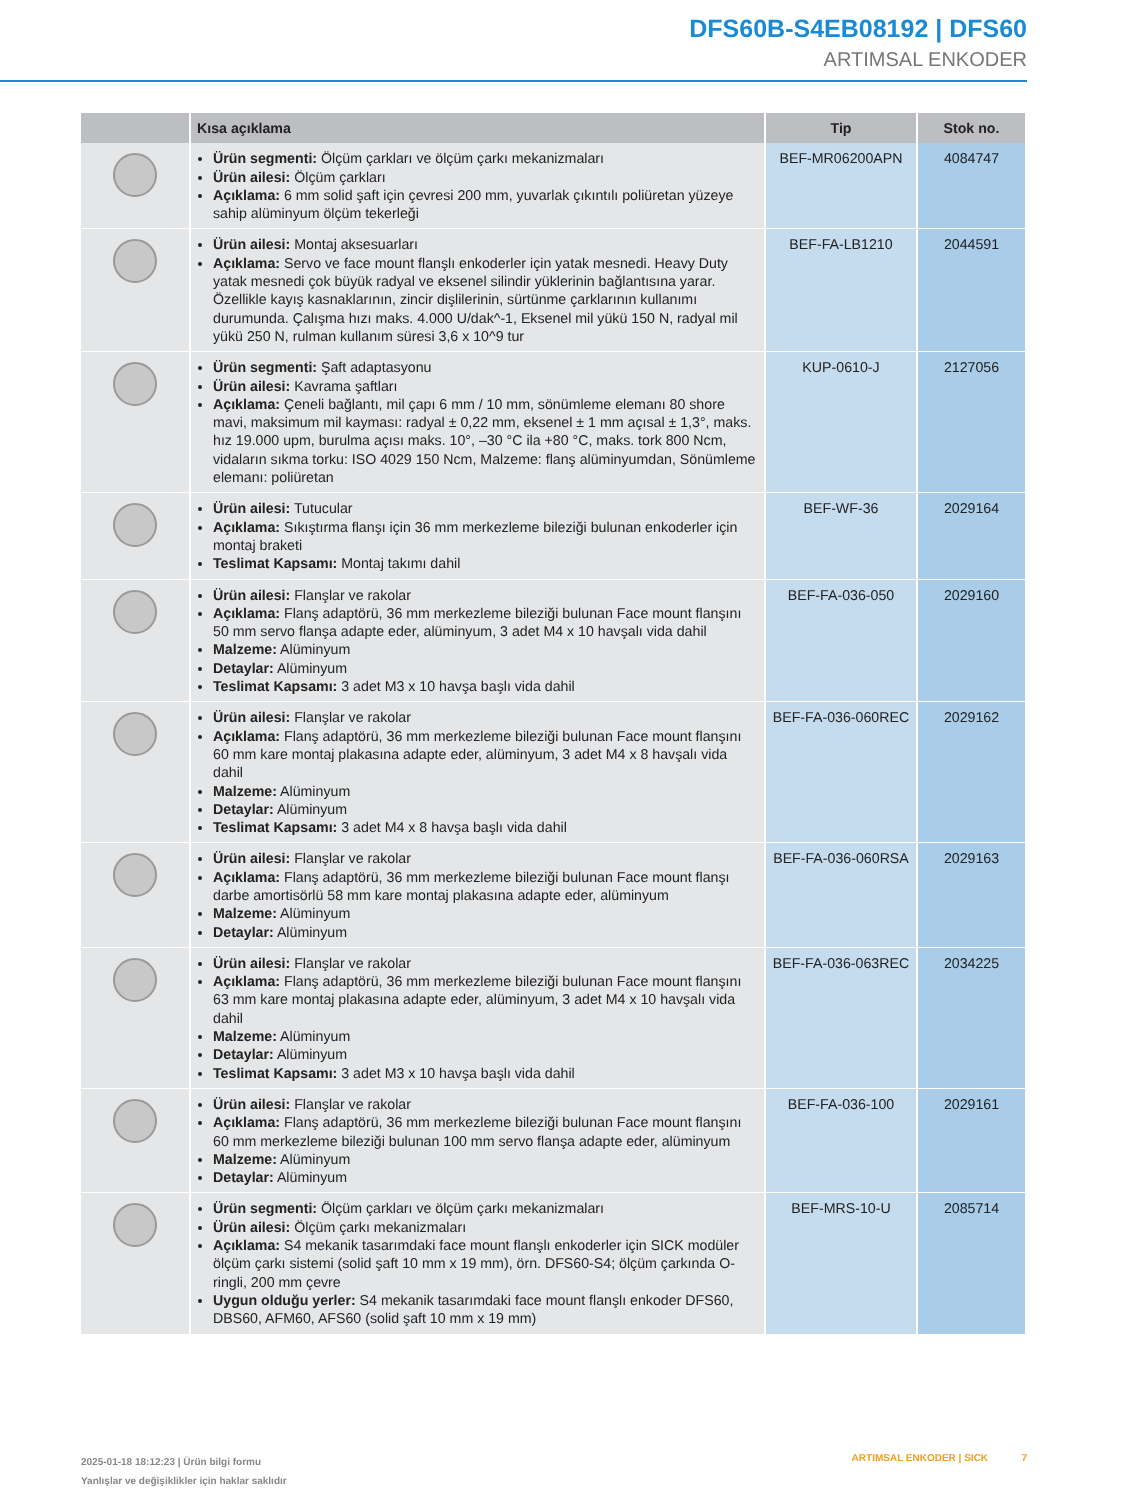DFS60B-S4EB08192 | DFS60
ARTIMSAL ENKODER
| | Kısa açıklama | Tip | Stok no. |
| --- | --- | --- | --- |
| | Ürün segmenti: Ölçüm çarkları ve ölçüm çarkı mekanizmaları Ürün ailesi: Ölçüm çarkları Açıklama: 6 mm solid şaft için çevresi 200 mm, yuvarlak çıkıntılı poliüretan yüzeye sahip alüminyum ölçüm tekerleği | BEF-MR06200APN | 4084747 |
| | Ürün ailesi: Montaj aksesuarları Açıklama: Servo ve face mount flanşlı enkoderler için yatak mesnedi. Heavy Duty yatak mesnedi çok büyük radyal ve eksenel silindir yüklerinin bağlantısına yarar. Özellikle kayış kasnaklarının, zincir dişlilerinin, sürtünme çarklarının kullanımı durumunda. Çalışma hızı maks. 4.000 U/dak^-1, Eksenel mil yükü 150 N, radyal mil yükü 250 N, rulman kullanım süresi 3,6 x 10^9 tur | BEF-FA-LB1210 | 2044591 |
| | Ürün segmenti: Şaft adaptasyonu Ürün ailesi: Kavrama şaftları Açıklama: Çeneli bağlantı, mil çapı 6 mm / 10 mm, sönümleme elemanı 80 shore mavi, maksimum mil kayması: radyal ± 0,22 mm, eksenel ± 1 mm açısal ± 1,3°, maks. hız 19.000 upm, burulma açısı maks. 10°, –30 °C ila +80 °C, maks. tork 800 Ncm, vidaların sıkma torku: ISO 4029 150 Ncm, Malzeme: flanş alüminyumdan, Sönümleme elemanı: poliüretan | KUP-0610-J | 2127056 |
| | Ürün ailesi: Tutucular Açıklama: Sıkıştırma flanşı için 36 mm merkezleme bileziği bulunan enkoderler için montaj braketi Teslimat Kapsamı: Montaj takımı dahil | BEF-WF-36 | 2029164 |
| | Ürün ailesi: Flanşlar ve rakolar Açıklama: Flanş adaptörü, 36 mm merkezleme bileziği bulunan Face mount flanşını 50 mm servo flanşa adapte eder, alüminyum, 3 adet M4 x 10 havşalı vida dahil Malzeme: Alüminyum Detaylar: Alüminyum Teslimat Kapsamı: 3 adet M3 x 10 havşa başlı vida dahil | BEF-FA-036-050 | 2029160 |
| | Ürün ailesi: Flanşlar ve rakolar Açıklama: Flanş adaptörü, 36 mm merkezleme bileziği bulunan Face mount flanşını 60 mm kare montaj plakasına adapte eder, alüminyum, 3 adet M4 x 8 havşalı vida dahil Malzeme: Alüminyum Detaylar: Alüminyum Teslimat Kapsamı: 3 adet M4 x 8 havşa başlı vida dahil | BEF-FA-036-060REC | 2029162 |
| | Ürün ailesi: Flanşlar ve rakolar Açıklama: Flanş adaptörü, 36 mm merkezleme bileziği bulunan Face mount flanşı darbe amortisörlü 58 mm kare montaj plakasına adapte eder, alüminyum Malzeme: Alüminyum Detaylar: Alüminyum | BEF-FA-036-060RSA | 2029163 |
| | Ürün ailesi: Flanşlar ve rakolar Açıklama: Flanş adaptörü, 36 mm merkezleme bileziği bulunan Face mount flanşını 63 mm kare montaj plakasına adapte eder, alüminyum, 3 adet M4 x 10 havşalı vida dahil Malzeme: Alüminyum Detaylar: Alüminyum Teslimat Kapsamı: 3 adet M3 x 10 havşa başlı vida dahil | BEF-FA-036-063REC | 2034225 |
| | Ürün ailesi: Flanşlar ve rakolar Açıklama: Flanş adaptörü, 36 mm merkezleme bileziği bulunan Face mount flanşını 60 mm merkezleme bileziği bulunan 100 mm servo flanşa adapte eder, alüminyum Malzeme: Alüminyum Detaylar: Alüminyum | BEF-FA-036-100 | 2029161 |
| | Ürün segmenti: Ölçüm çarkları ve ölçüm çarkı mekanizmaları Ürün ailesi: Ölçüm çarkı mekanizmaları Açıklama: S4 mekanik tasarımdaki face mount flanşlı enkoderler için SICK modüler ölçüm çarkı sistemi (solid şaft 10 mm x 19 mm), örn. DFS60-S4; ölçüm çarkında O-ringli, 200 mm çevre Uygun olduğu yerler: S4 mekanik tasarımdaki face mount flanşlı enkoder DFS60, DBS60, AFM60, AFS60 (solid şaft 10 mm x 19 mm) | BEF-MRS-10-U | 2085714 |
2025-01-18 18:12:23 | Ürün bilgi formu
Yanlışlar ve değişiklikler için haklar saklıdır
ARTIMSAL ENKODER | SICK 7